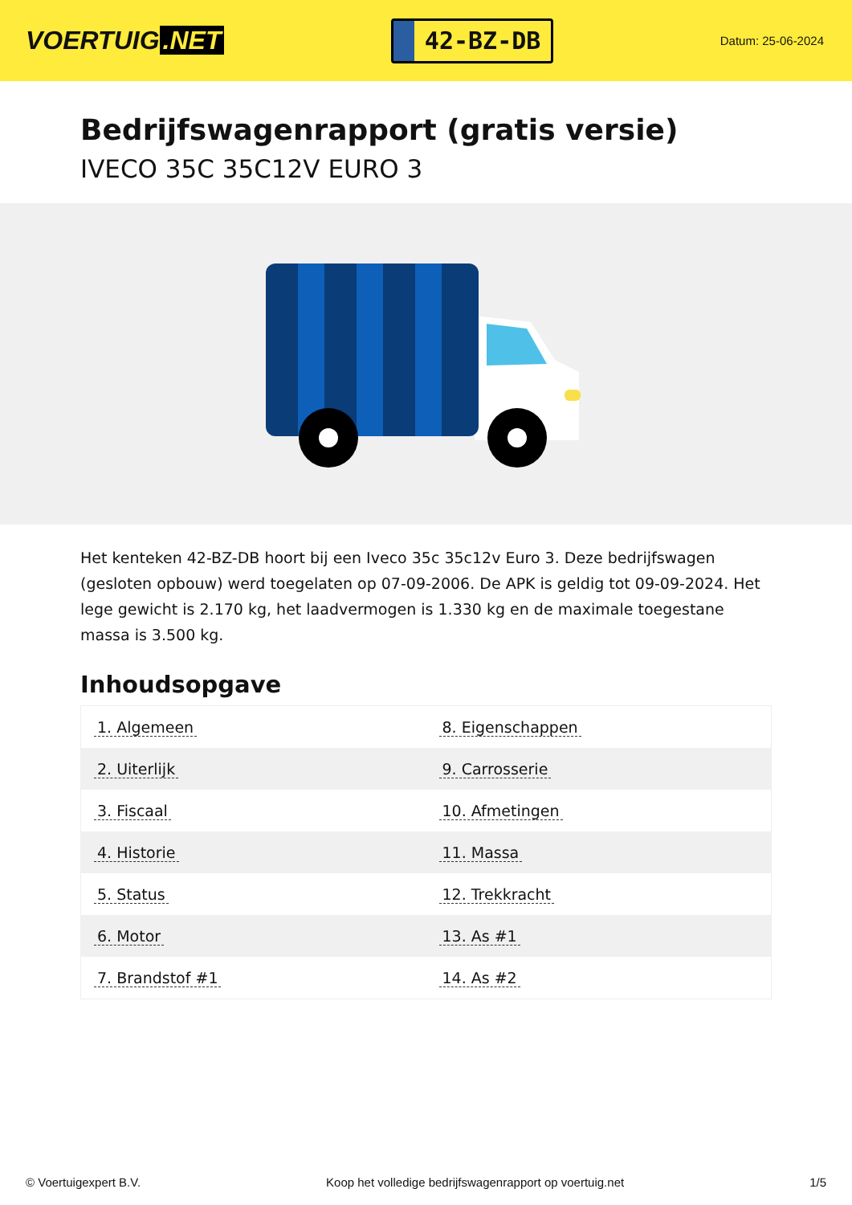VOERTUIG.NET
42-BZ-DB
Datum: 25-06-2024
Bedrijfswagenrapport (gratis versie)
IVECO 35C 35C12V EURO 3
Het kenteken 42-BZ-DB hoort bij een Iveco 35c 35c12v Euro 3. Deze bedrijfswagen (gesloten opbouw) werd toegelaten op 07-09-2006. De APK is geldig tot 09-09-2024. Het lege gewicht is 2.170 kg, het laadvermogen is 1.330 kg en de maximale toegestane massa is 3.500 kg.
Inhoudsopgave
| 1. Algemeen | 8. Eigenschappen |
| 2. Uiterlijk | 9. Carrosserie |
| 3. Fiscaal | 10. Afmetingen |
| 4. Historie | 11. Massa |
| 5. Status | 12. Trekkracht |
| 6. Motor | 13. As #1 |
| 7. Brandstof #1 | 14. As #2 |
© Voertuigexpert B.V. Koop het volledige bedrijfswagenrapport op voertuig.net 1/5